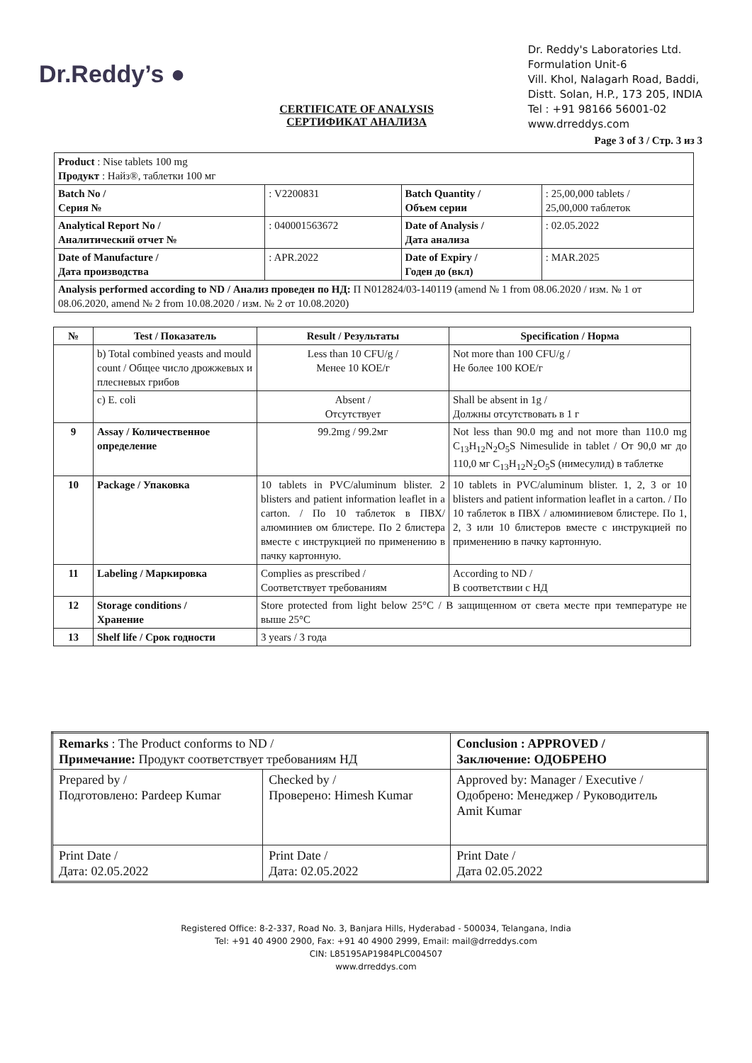Dr.Reddy’s ●
CERTIFICATE OF ANALYSIS
СЕРТИФИКАТ АНАЛИЗА
Dr. Reddy's Laboratories Ltd.
Formulation Unit-6
Vill. Khol, Nalagarh Road, Baddi,
Distt. Solan, H.P., 173 205, INDIA
Tel : +91 98166 56001-02
www.drreddys.com
Page 3 of 3 / Стр. 3 из 3
| Product : Nise tablets 100 mg Продукт : Найз®, таблетки 100 мг | | | |
| Batch No / Серия № | : V2200831 | Batch Quantity / Объем серии | : 25,00,000 tablets / 25,00,000 таблеток |
| Analytical Report No / Аналитический отчет № | : 040001563672 | Date of Analysis / Дата анализа | : 02.05.2022 |
| Date of Manufacture / Дата производства | : APR.2022 | Date of Expiry / Годен до (вкл) | : MAR.2025 |
| Analysis performed according to ND / Анализ проведен по НД: П N012824/03-140119 (amend № 1 from 08.06.2020 / изм. № 1 от 08.06.2020, amend № 2 from 10.08.2020 / изм. № 2 от 10.08.2020) | | | |
| № | Test / Показатель | Result / Результаты | Specification / Норма |
| --- | --- | --- | --- |
| | b) Total combined yeasts and mould count / Общее число дрожжевых и плесневых грибов | Less than 10 CFU/g / Менее 10 КОЕ/г | Not more than 100 CFU/g / Не более 100 КОЕ/г |
| | c) E. coli | Absent / Отсутствует | Shall be absent in 1g / Должны отсутствовать в 1 г |
| 9 | Assay / Количественное определение | 99.2mg / 99.2мг | Not less than 90.0 mg and not more than 110.0 mg C<sub>13</sub>H<sub>12</sub>N<sub>2</sub>O<sub>5</sub>S Nimesulide in tablet / От 90,0 мг до 110,0 мг C<sub>13</sub>H<sub>12</sub>N<sub>2</sub>O<sub>5</sub>S (нимесулид) в таблетке |
| 10 | Package / Упаковка | 10 tablets in PVC/aluminum blister. 2 blisters and patient information leaflet in a carton. / По 10 таблеток в ПВХ/алюминиев ом блистере. По 2 блистера вместе с инструкцией по применению в пачку картонную. | 10 tablets in PVC/aluminum blister. 1, 2, 3 or 10 blisters and patient information leaflet in a carton. / По 10 таблеток в ПВХ / алюминиевом блистере. По 1, 2, 3 или 10 блистеров вместе с инструкцией по применению в пачку картонную. |
| 11 | Labeling / Маркировка | Complies as prescribed / Соответствует требованиям | According to ND / В соответствии с НД |
| 12 | Storage conditions / Хранение | Store protected from light below 25°C / В защищенном от света месте при температуре не выше 25°C | |
| 13 | Shelf life / Срок годности | 3 years / 3 года | |
| Remarks : The Product conforms to ND / Примечание: Продукт соответствует требованиям НД | | Conclusion : APPROVED / Заключение: ОДОБРЕНО |
| Prepared by / Подготовлено: Pardeep Kumar | Checked by / Проверено: Himesh Kumar | Approved by: Manager / Executive / Одобрено: Менеджер / Руководитель Amit Kumar |
| Print Date / Дата: 02.05.2022 | Print Date / Дата: 02.05.2022 | Print Date / Дата 02.05.2022 |
Registered Office: 8-2-337, Road No. 3, Banjara Hills, Hyderabad - 500034, Telangana, India
Tel: +91 40 4900 2900, Fax: +91 40 4900 2999, Email: mail@drreddys.com
CIN: L85195AP1984PLC004507
www.drreddys.com